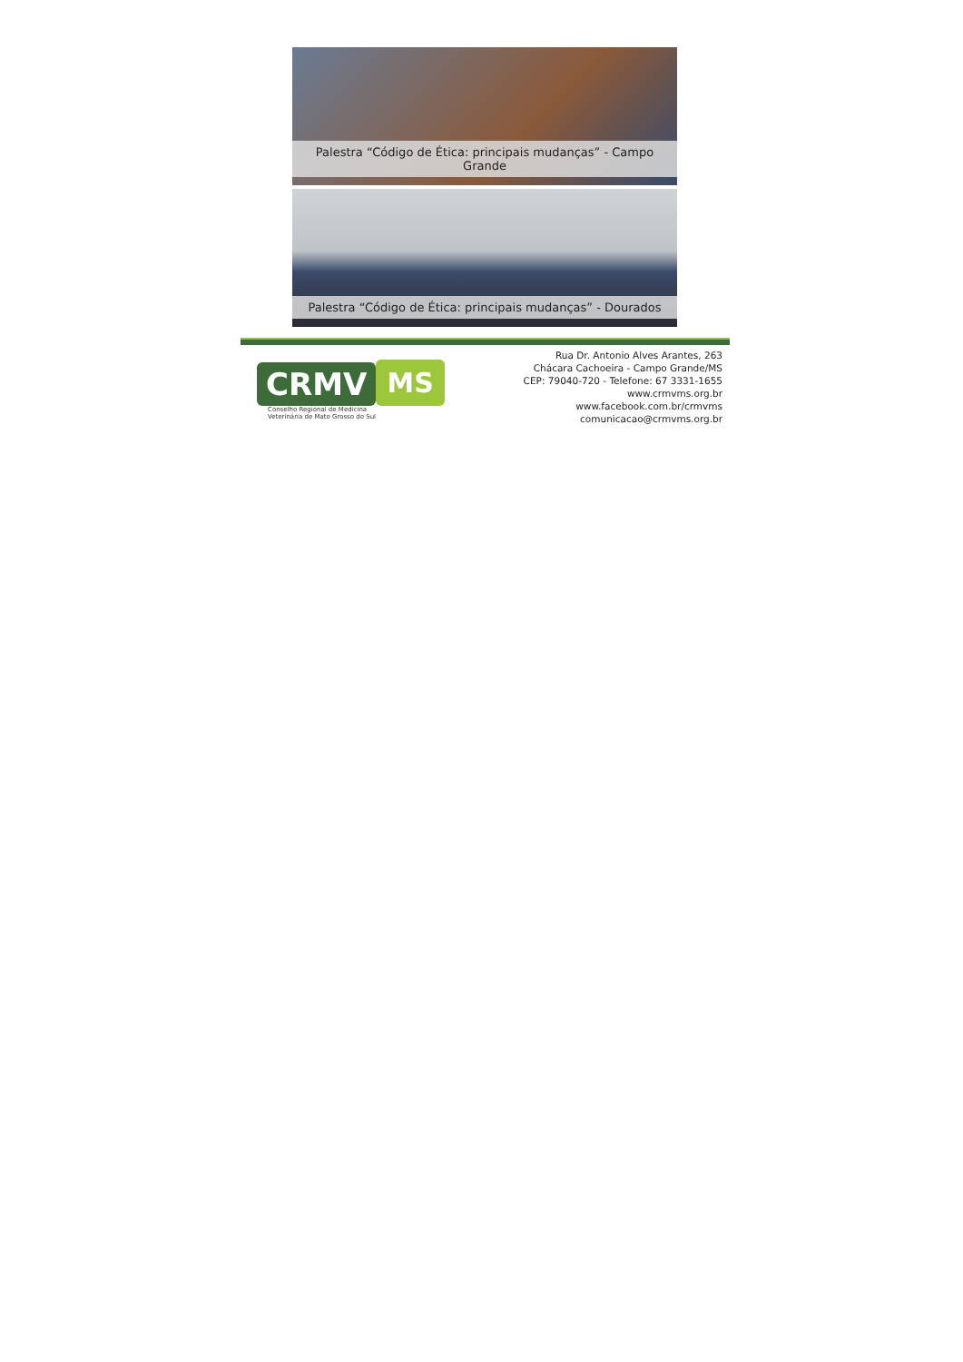Palestra “Código de Ética: principais mudanças” - Campo Grande
Palestra “Código de Ética: principais mudanças” - Dourados
CRMV MS
Conselho Regional de Medicina
Veterinária de Mato Grosso do Sul
Rua Dr. Antonio Alves Arantes, 263
Chácara Cachoeira - Campo Grande/MS
CEP: 79040-720 - Telefone: 67 3331-1655
www.crmvms.org.br
www.facebook.com.br/crmvms
comunicacao@crmvms.org.br